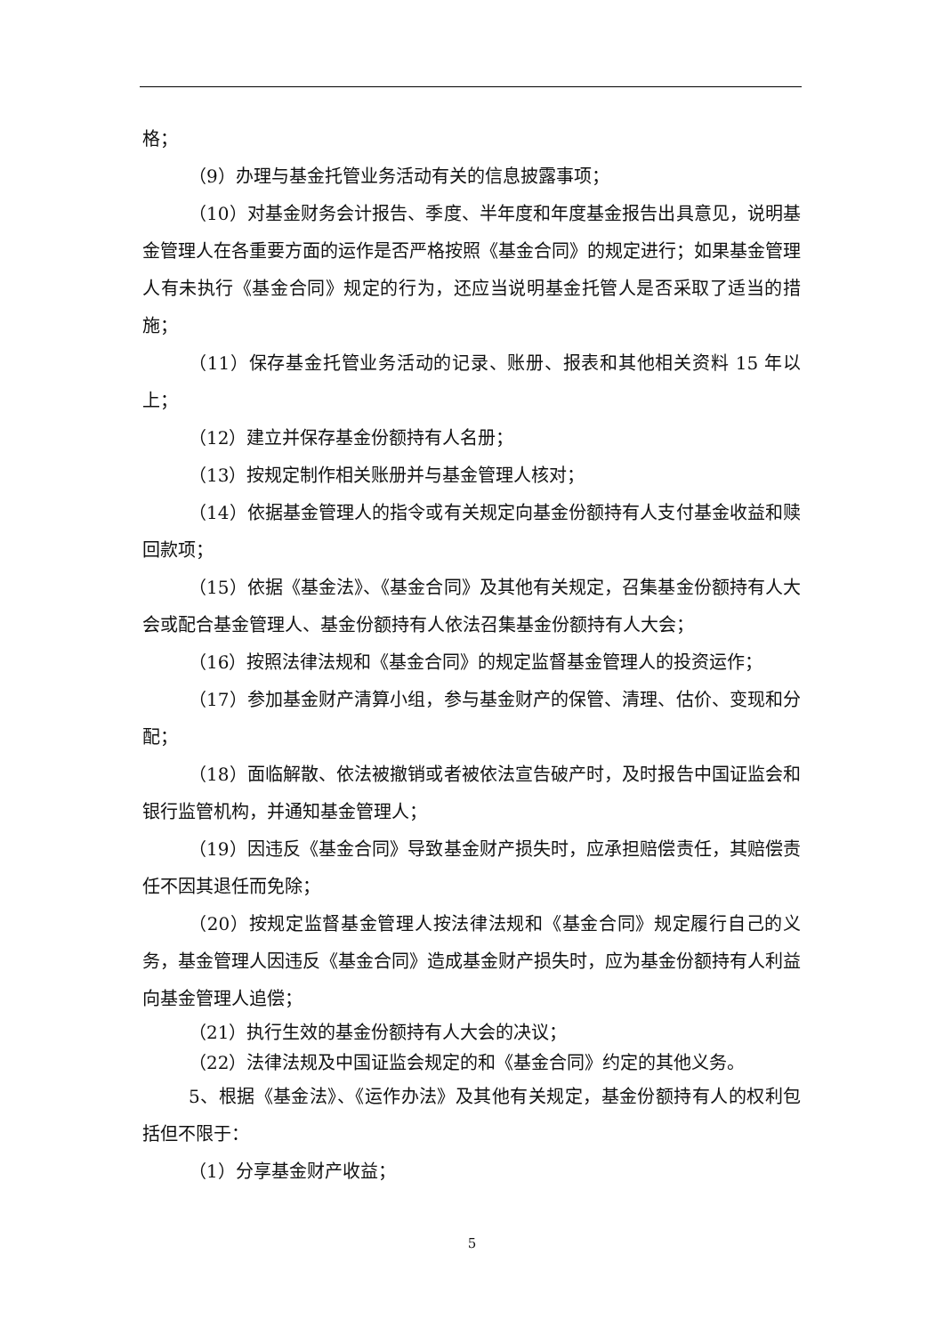格；
（9）办理与基金托管业务活动有关的信息披露事项；
（10）对基金财务会计报告、季度、半年度和年度基金报告出具意见，说明基金管理人在各重要方面的运作是否严格按照《基金合同》的规定进行；如果基金管理人有未执行《基金合同》规定的行为，还应当说明基金托管人是否采取了适当的措施；
（11）保存基金托管业务活动的记录、账册、报表和其他相关资料 15 年以上；
（12）建立并保存基金份额持有人名册；
（13）按规定制作相关账册并与基金管理人核对；
（14）依据基金管理人的指令或有关规定向基金份额持有人支付基金收益和赎回款项；
（15）依据《基金法》、《基金合同》及其他有关规定，召集基金份额持有人大会或配合基金管理人、基金份额持有人依法召集基金份额持有人大会；
（16）按照法律法规和《基金合同》的规定监督基金管理人的投资运作；
（17）参加基金财产清算小组，参与基金财产的保管、清理、估价、变现和分配；
（18）面临解散、依法被撤销或者被依法宣告破产时，及时报告中国证监会和银行监管机构，并通知基金管理人；
（19）因违反《基金合同》导致基金财产损失时，应承担赔偿责任，其赔偿责任不因其退任而免除；
（20）按规定监督基金管理人按法律法规和《基金合同》规定履行自己的义务，基金管理人因违反《基金合同》造成基金财产损失时，应为基金份额持有人利益向基金管理人追偿；
（21）执行生效的基金份额持有人大会的决议；
（22）法律法规及中国证监会规定的和《基金合同》约定的其他义务。
5、根据《基金法》、《运作办法》及其他有关规定，基金份额持有人的权利包括但不限于：
（1）分享基金财产收益；
5